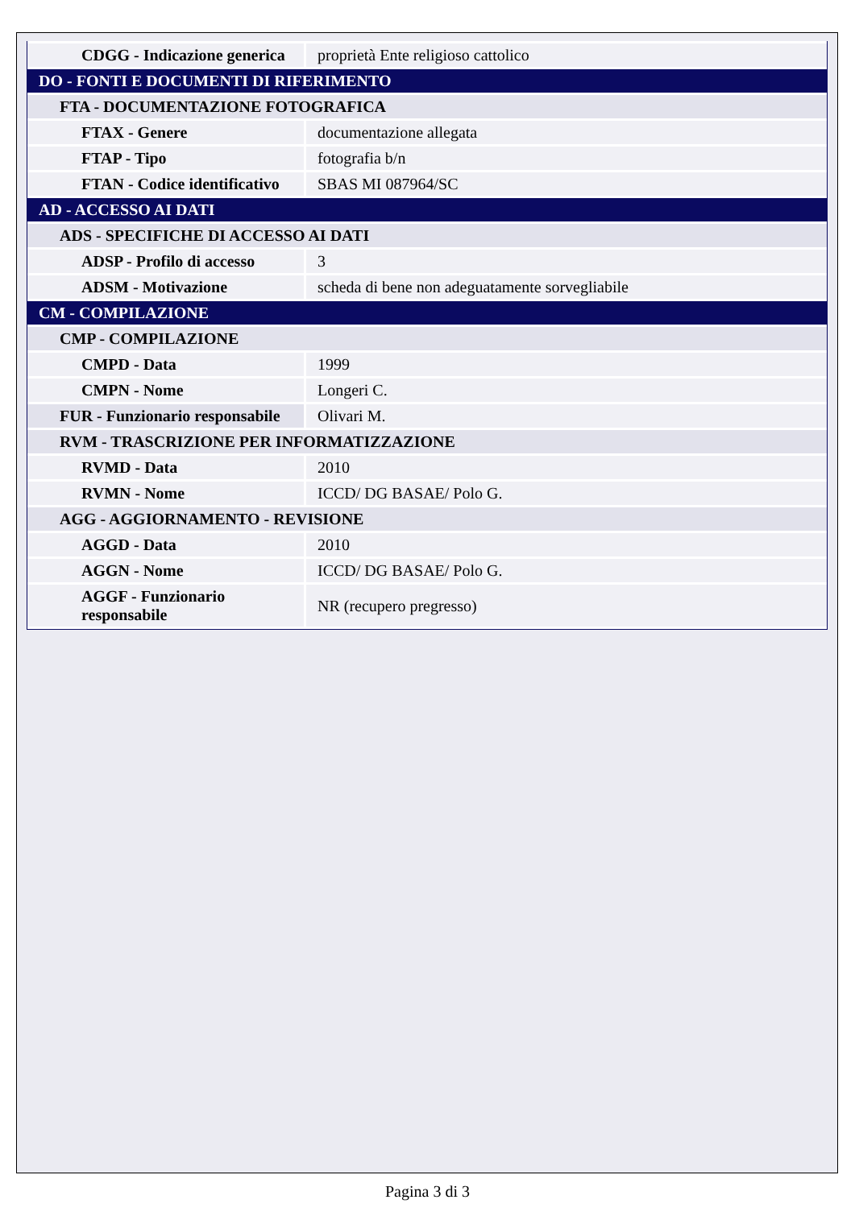| CDGG - Indicazione generica | proprietà Ente religioso cattolico |
| DO - FONTI E DOCUMENTI DI RIFERIMENTO | |
| FTA - DOCUMENTAZIONE FOTOGRAFICA | |
| FTAX - Genere | documentazione allegata |
| FTAP - Tipo | fotografia b/n |
| FTAN - Codice identificativo | SBAS MI 087964/SC |
| AD - ACCESSO AI DATI | |
| ADS - SPECIFICHE DI ACCESSO AI DATI | |
| ADSP - Profilo di accesso | 3 |
| ADSM - Motivazione | scheda di bene non adeguatamente sorvegliabile |
| CM - COMPILAZIONE | |
| CMP - COMPILAZIONE | |
| CMPD - Data | 1999 |
| CMPN - Nome | Longeri C. |
| FUR - Funzionario responsabile | Olivari M. |
| RVM - TRASCRIZIONE PER INFORMATIZZAZIONE | |
| RVMD - Data | 2010 |
| RVMN - Nome | ICCD/ DG BASAE/ Polo G. |
| AGG - AGGIORNAMENTO - REVISIONE | |
| AGGD - Data | 2010 |
| AGGN - Nome | ICCD/ DG BASAE/ Polo G. |
| AGGF - Funzionario responsabile | NR (recupero pregresso) |
Pagina 3 di 3